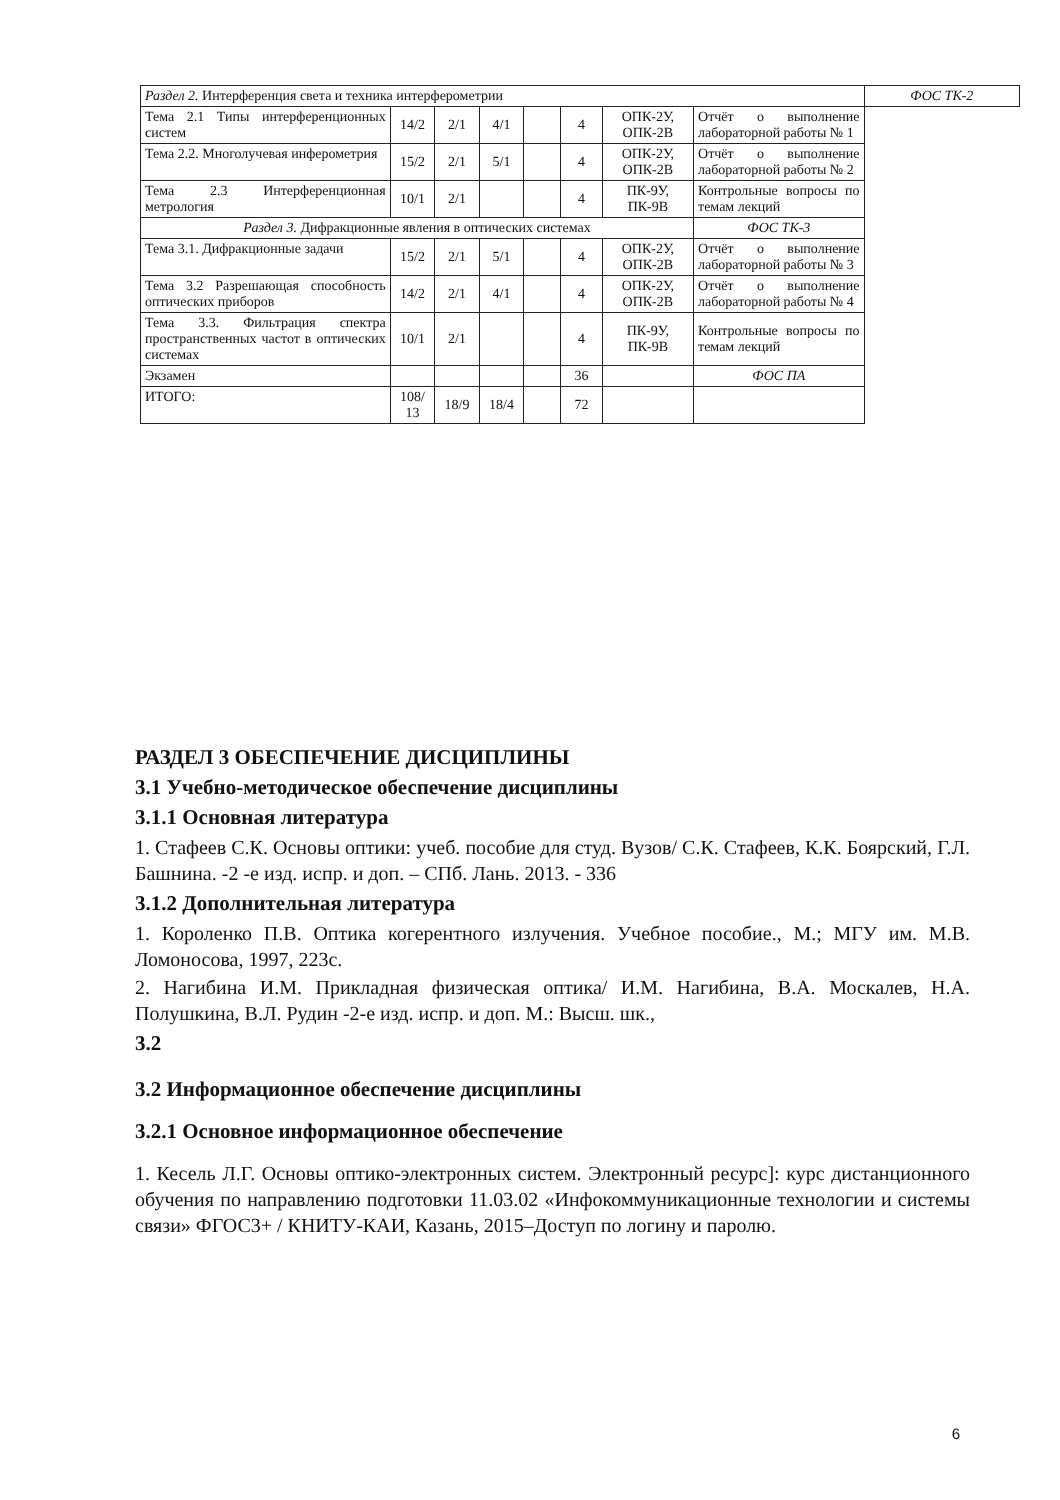| Раздел 2. Интерференция света и техника интерферометрии | | | | | | | | ФОС ТК-2 |
| Тема 2.1 Типы интерференционных систем | 14/2 | 2/1 | 4/1 | | 4 | ОПК-2У, ОПК-2В | Отчёт о выполнение лабораторной работы № 1 | |
| Тема 2.2. Многолучевая инферометрия | 15/2 | 2/1 | 5/1 | | 4 | ОПК-2У, ОПК-2В | Отчёт о выполнение лабораторной работы № 2 | |
| Тема 2.3 Интерференционная метрология | 10/1 | 2/1 | | | 4 | ПК-9У, ПК-9В | Контрольные вопросы по темам лекций | |
| Раздел 3. Дифракционные явления в оптических системах | | | | | | | ФОС ТК-3 | |
| Тема 3.1. Дифракционные задачи | 15/2 | 2/1 | 5/1 | | 4 | ОПК-2У, ОПК-2В | Отчёт о выполнение лабораторной работы № 3 | |
| Тема 3.2 Разрешающая способность оптических приборов | 14/2 | 2/1 | 4/1 | | 4 | ОПК-2У, ОПК-2В | Отчёт о выполнение лабораторной работы № 4 | |
| Тема 3.3. Фильтрация спектра пространственных частот в оптических системах | 10/1 | 2/1 | | | 4 | ПК-9У, ПК-9В | Контрольные вопросы по темам лекций | |
| Экзамен | | | | | 36 | | ФОС ПА | |
| ИТОГО: | 108/ 13 | 18/9 | 18/4 | | 72 | | | |
РАЗДЕЛ 3 ОБЕСПЕЧЕНИЕ ДИСЦИПЛИНЫ
3.1 Учебно-методическое обеспечение дисциплины
3.1.1 Основная литература
1. Стафеев С.К. Основы оптики: учеб. пособие для студ. Вузов/ С.К. Стафеев, К.К. Боярский, Г.Л. Башнина. -2 -е изд. испр. и доп. – СПб. Лань. 2013. - 336
3.1.2 Дополнительная литература
1. Короленко П.В. Оптика когерентного излучения. Учебное пособие., М.; МГУ им. М.В. Ломоносова, 1997, 223с.
2. Нагибина И.М. Прикладная физическая оптика/ И.М. Нагибина, В.А. Москалев, Н.А. Полушкина, В.Л. Рудин -2-е изд. испр. и доп. М.: Высш. шк.,
3.2
3.2 Информационное обеспечение дисциплины
3.2.1 Основное информационное обеспечение
1. Кесель Л.Г. Основы оптико-электронных систем. Электронный ресурс]: курс дистанционного обучения по направлению подготовки 11.03.02 «Инфокоммуникационные технологии и системы связи» ФГОС3+ / КНИТУ-КАИ, Казань, 2015–Доступ по логину и паролю.
6